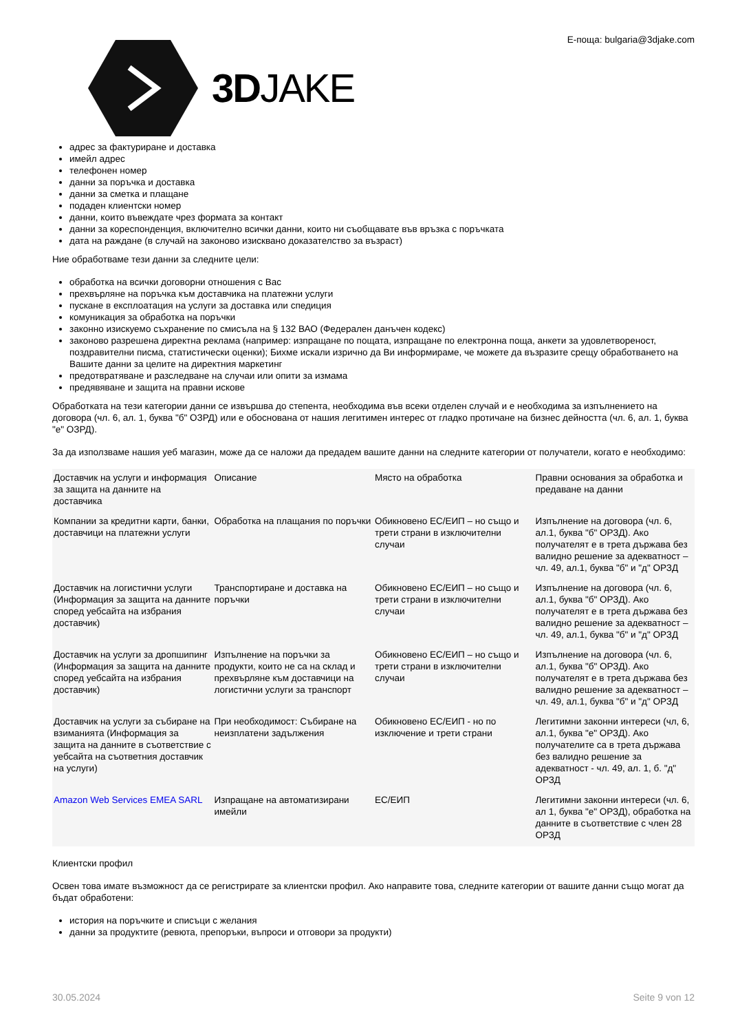3DJAKE
Е-поща: bulgaria@3djake.com
адрес за фактуриране и доставка
имейл адрес
телефонен номер
данни за поръчка и доставка
данни за сметка и плащане
подаден клиентски номер
данни, които въвеждате чрез формата за контакт
данни за кореспонденция, включително всички данни, които ни съобщавате във връзка с поръчката
дата на раждане (в случай на законово изисквано доказателство за възраст)
Ние обработваме тези данни за следните цели:
обработка на всички договорни отношения с Вас
прехвърляне на поръчка към доставчика на платежни услуги
пускане в експлоатация на услуги за доставка или спедиция
комуникация за обработка на поръчки
законно изискуемо съхранение по смисъла на § 132 ВАО (Федерален данъчен кодекс)
законово разрешена директна реклама (например: изпращане по пощата, изпращане по електронна поща, анкети за удовлетвореност, поздравителни писма, статистически оценки); Бихме искали изрично да Ви информираме, че можете да възразите срещу обработването на Вашите данни за целите на директния маркетинг
предотвратяване и разследване на случаи или опити за измама
предявяване и защита на правни искове
Обработката на тези категории данни се извършва до степента, необходима във всеки отделен случай и е необходима за изпълнението на договора (чл. 6, ал. 1, буква "б" ОЗРД) или е обоснована от нашия легитимен интерес от гладко протичане на бизнес дейността (чл. 6, ал. 1, буква "е" ОЗРД).
За да използваме нашия уеб магазин, може да се наложи да предадем вашите данни на следните категории от получатели, когато е необходимо:
| Доставчик на услуги и информация за защита на данните на доставчика | Описание | Място на обработка | Правни основания за обработка и предаване на данни |
| Компании за кредитни карти, банки, доставчици на платежни услуги | Обработка на плащания по поръчки | Обикновено ЕС/ЕИП – но също и трети страни в изключителни случаи | Изпълнение на договора (чл. 6, ал.1, буква "б" ОРЗД). Ако получателят е в трета държава без валидно решение за адекватност – чл. 49, ал.1, буква "б" и "д" ОРЗД |
| Доставчик на логистични услуги (Информация за защита на данните според уебсайта на избрания доставчик) | Транспортиране и доставка на поръчки | Обикновено ЕС/ЕИП – но също и трети страни в изключителни случаи | Изпълнение на договора (чл. 6, ал.1, буква "б" ОРЗД). Ако получателят е в трета държава без валидно решение за адекватност – чл. 49, ал.1, буква "б" и "д" ОРЗД |
| Доставчик на услуги за дропшипинг (Информация за защита на данните според уебсайта на избрания доставчик) | Изпълнение на поръчки за продукти, които не са на склад и прехвърляне към доставчици на логистични услуги за транспорт | Обикновено ЕС/ЕИП – но също и трети страни в изключителни случаи | Изпълнение на договора (чл. 6, ал.1, буква "б" ОРЗД). Ако получателят е в трета държава без валидно решение за адекватност – чл. 49, ал.1, буква "б" и "д" ОРЗД |
| Доставчик на услуги за събиране на взиманията (Информация за защита на данните в съответствие с уебсайта на съответния доставчик на услуги) | При необходимост: Събиране на неизплатени задължения | Обикновено ЕС/ЕИП - но по изключение и трети страни | Легитимни законни интереси (чл, 6, ал.1, буква "е" ОРЗД). Ако получателите са в трета държава без валидно решение за адекватност - чл. 49, ал. 1, б. "д" ОРЗД |
| Amazon Web Services EMEA SARL | Изпращане на автоматизирани имейли | ЕС/ЕИП | Легитимни законни интереси (чл. 6, ал 1, буква "е" ОРЗД), обработка на данните в съответствие с член 28 ОРЗД |
Клиентски профил
Освен това имате възможност да се регистрирате за клиентски профил. Ако направите това, следните категории от вашите данни също могат да бъдат обработени:
история на поръчките и списъци с желания
данни за продуктите (ревюта, препоръки, въпроси и отговори за продукти)
30.05.2024 Seite 9 von 12